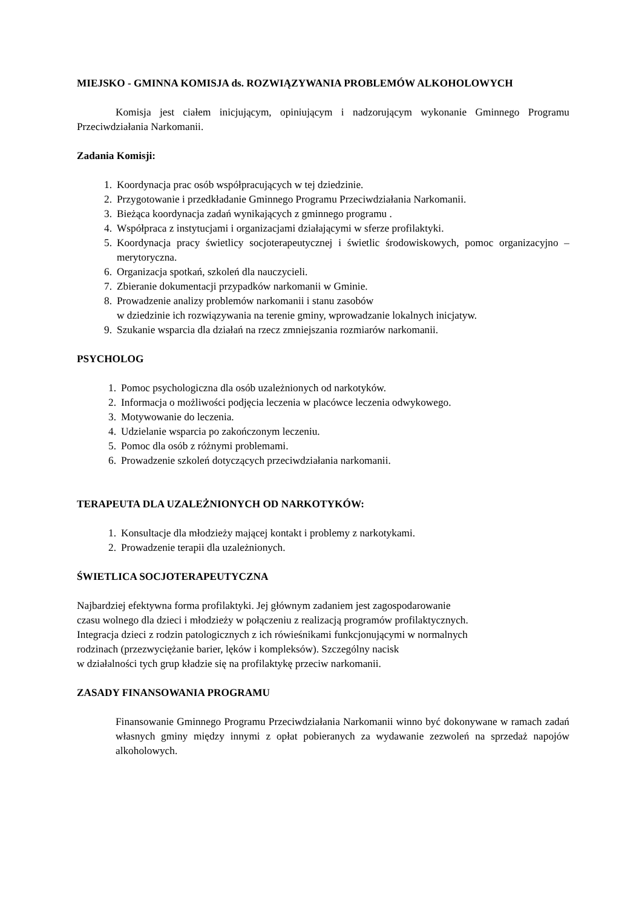MIEJSKO - GMINNA KOMISJA ds. ROZWIĄZYWANIA PROBLEMÓW ALKOHOLOWYCH
Komisja jest ciałem inicjującym, opiniującym i nadzorującym wykonanie Gminnego Programu Przeciwdziałania Narkomanii.
Zadania Komisji:
1. Koordynacja prac osób współpracujących w tej dziedzinie.
2. Przygotowanie i przedkładanie Gminnego Programu Przeciwdziałania Narkomanii.
3. Bieżąca koordynacja zadań wynikających z gminnego programu .
4. Współpraca z instytucjami i organizacjami działającymi w sferze profilaktyki.
5. Koordynacja pracy świetlicy socjoterapeutycznej i świetlic środowiskowych, pomoc organizacyjno – merytoryczna.
6. Organizacja spotkań, szkoleń dla nauczycieli.
7. Zbieranie dokumentacji przypadków narkomanii w Gminie.
8. Prowadzenie analizy problemów narkomanii i stanu zasobów
w dziedzinie ich rozwiązywania na terenie gminy, wprowadzanie lokalnych inicjatyw.
9. Szukanie wsparcia dla działań na rzecz zmniejszania rozmiarów narkomanii.
PSYCHOLOG
1. Pomoc psychologiczna dla osób uzależnionych od narkotyków.
2. Informacja o możliwości podjęcia leczenia w placówce leczenia odwykowego.
3. Motywowanie do leczenia.
4. Udzielanie wsparcia po zakończonym leczeniu.
5. Pomoc dla osób z różnymi problemami.
6. Prowadzenie szkoleń dotyczących przeciwdziałania narkomanii.
TERAPEUTA DLA UZALEŻNIONYCH OD NARKOTYKÓW:
1. Konsultacje dla młodzieży mającej kontakt i problemy z narkotykami.
2. Prowadzenie terapii dla uzależnionych.
ŚWIETLICA SOCJOTERAPEUTYCZNA
Najbardziej efektywna forma profilaktyki. Jej głównym zadaniem jest zagospodarowanie
czasu wolnego dla dzieci i młodzieży w połączeniu z realizacją programów profilaktycznych.
Integracja dzieci z rodzin patologicznych z ich rówieśnikami funkcjonującymi w normalnych
rodzinach (przezwyciężanie barier, lęków i kompleksów). Szczególny nacisk
w działalności tych grup kładzie się na profilaktykę przeciw narkomanii.
ZASADY FINANSOWANIA PROGRAMU
Finansowanie Gminnego Programu Przeciwdziałania Narkomanii winno być dokonywane w ramach zadań własnych gminy między innymi z opłat pobieranych za wydawanie zezwoleń na sprzedaż napojów alkoholowych.